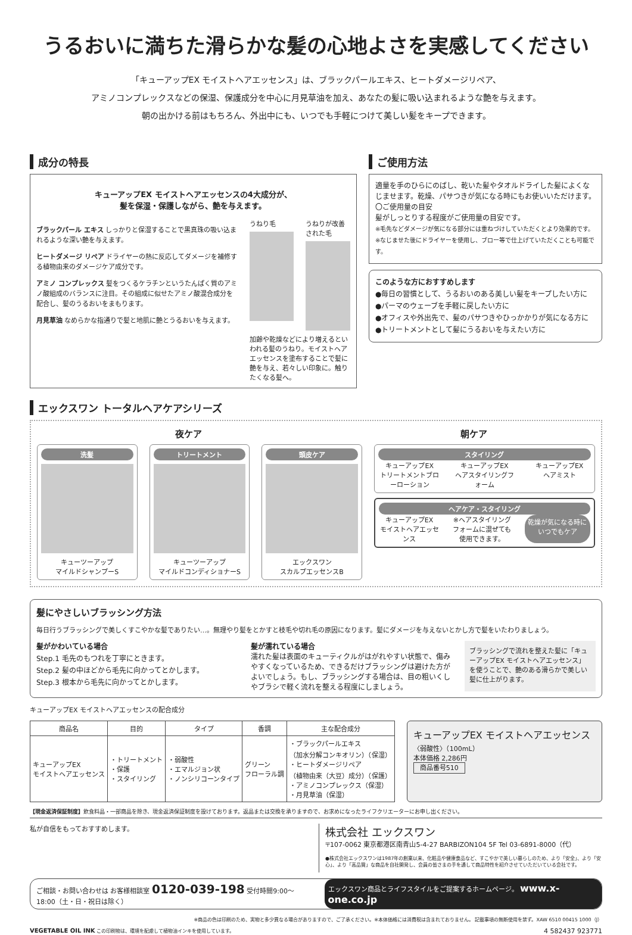うるおいに満ちた滑らかな髪の心地よさを実感してください
「キューアップEX モイストヘアエッセンス」は、ブラックパールエキス、ヒートダメージリペア、
アミノコンプレックスなどの保湿、保護成分を中心に月見草油を加え、あなたの髪に吸い込まれるような艶を与えます。
朝の出かける前はもちろん、外出中にも、いつでも手軽につけて美しい髪をキープできます。
成分の特長
キューアップEX モイストヘアエッセンスの4大成分が、
髪を保湿・保護しながら、艶を与えます。
ブラックパール エキス しっかりと保湿することで黒真珠の吸い込まれるような深い艶を与えます。
ヒートダメージ リペア ドライヤーの熱に反応してダメージを補修する植物由来のダメージケア成分です。
アミノ コンプレックス 髪をつくるケラチンというたんぱく質のアミノ酸組成のバランスに注目。その組成に似せたアミノ酸混合成分を配合し、髪のうるおいをまもります。
月見草油 なめらかな指通りで髪と地肌に艶とうるおいを与えます。
うねり毛 うねりが改善された毛
加齢や乾燥などにより増えるといわれる髪のうねり。モイストヘアエッセンスを塗布することで髪に艶を与え、若々しい印象に。触りたくなる髪へ。
ご使用方法
適量を手のひらにのばし、乾いた髪やタオルドライした髪によくなじませます。乾燥、パサつきが気になる時にもお使いいただけます。
〇ご使用量の目安
髪がしっとりする程度がご使用量の目安です。
※毛先などダメージが気になる部分には重ねづけしていただくとより効果的です。
※なじませた後にドライヤーを使用し、ブロー等で仕上げていただくことも可能です。
このような方におすすめします
●毎日の習慣として、うるおいのある美しい髪をキープしたい方に
●パーマのウェーブを手軽に戻したい方に
●オフィスや外出先で、髪のパサつきやひっかかりが気になる方に
●トリートメントとして髪にうるおいを与えたい方に
エックスワン トータルヘアケアシリーズ
夜ケア 朝ケア
洗髪
キューツーアップ
マイルドシャンプーS
トリートメント
キューツーアップ
マイルドコンディショナーS
頭皮ケア
エックスワン
スカルプエッセンスB
スタイリング
キューアップEX
トリートメントブローローション
キューアップEX
ヘアスタイリングフォーム
キューアップEX
ヘアミスト
ヘアケア・スタイリング
キューアップEX
モイストヘアエッセンス
※ヘアスタイリングフォームに混ぜても使用できます。
乾燥が気になる時に
いつでもケア
髪にやさしいブラッシング方法
毎日行うブラッシングで美しくすこやかな髪でありたい…。無理やり髪をとかすと枝毛や切れ毛の原因になります。髪にダメージを与えないとかし方で髪をいたわりましょう。
髪がかわいている場合
Step.1 毛先のもつれを丁寧にときます。
Step.2 髪の中ほどから毛先に向かってとかします。
Step.3 根本から毛先に向かってとかします。
髪が濡れている場合
濡れた髪は表面のキューティクルがはがれやすい状態で、傷みやすくなっているため、できるだけブラッシングは避けた方がよいでしょう。もし、ブラッシングする場合は、目の粗いくしやブラシで軽く流れを整える程度にしましょう。
ブラッシングで流れを整えた髪に「キューアップEX モイストヘアエッセンス」を使うことで、艶のある滑らかで美しい髪に仕上がります。
キューアップEX モイストヘアエッセンスの配合成分
| 商品名 | 目的 | タイプ | 香調 | 主な配合成分 |
| --- | --- | --- | --- | --- |
| キューアップEX モイストヘアエッセンス | ・トリートメント ・保護 ・スタイリング | ・弱酸性 ・エマルジョン状 ・ノンシリコーンタイプ | グリーン フローラル調 | ・ブラックパールエキス （加水分解コンキオリン）（保湿） ・ヒートダメージリペア （植物由来（大豆）成分）（保護） ・アミノコンプレックス（保湿） ・月見草油（保湿） |
キューアップEX モイストヘアエッセンス
〈弱酸性〉（100mL）
本体価格 2,286円
商品番号510
【現金返済保証制度】飲食料品・一部商品を除き、現金返済保証制度を設けております。返品または交換を承りますので、お求めになったライフクリエーターにお申し出ください。
私が自信をもっておすすめします。
株式会社 エックスワン
〒107-0062 東京都港区南青山5-4-27 BARBIZON104 5F Tel 03-6891-8000（代）
●株式会社エックスワンは1987年の創業以来、化粧品や健康食品など、すこやかで美しい暮らしのため、より「安全」、より「安心」、より「高品質」な商品を自社開発し、会員の皆さまの手を通して商品特性を紹介させていただいている会社です。
ご相談・お問い合わせは お客様相談室 0120-039-198 受付時間9:00〜18:00（土・日・祝日は除く）
エックスワン商品とライフスタイルをご提案するホームページ。 www.x-one.co.jp
※商品の色は印刷のため、実物と多少異なる場合がありますので、ご了承ください。※本体価格には消費税は含まれておりません。 記載事項の無断使用を禁ず。XAW 6510 00415 1000（J）
VEGETABLE OIL INK この印刷物は、環境を配慮して植物油インキを使用しています。
4 582437 923771